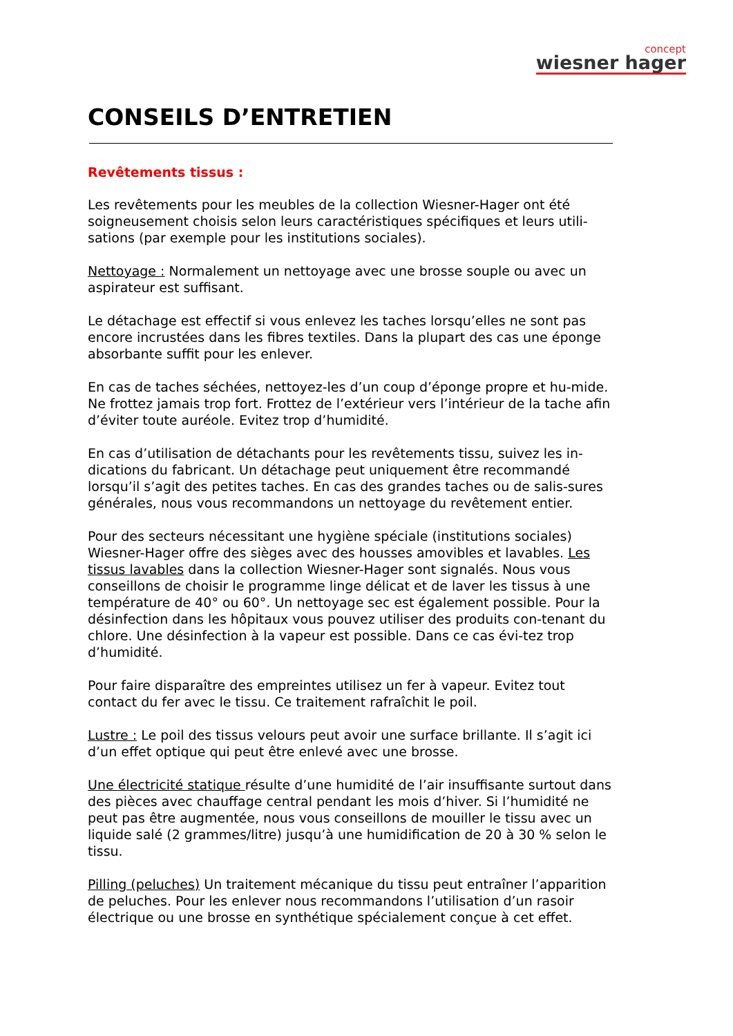concept
wiesner hager
CONSEILS D’ENTRETIEN
Revêtements tissus :
Les revêtements pour les meubles de la collection Wiesner-Hager ont été soigneusement choisis selon leurs caractéristiques spécifiques et leurs utili-sations (par exemple pour les institutions sociales).
Nettoyage : Normalement un nettoyage avec une brosse souple ou avec un aspirateur est suffisant.
Le détachage est effectif si vous enlevez les taches lorsqu’elles ne sont pas encore incrustées dans les fibres textiles. Dans la plupart des cas une éponge absorbante suffit pour les enlever.
En cas de taches séchées, nettoyez-les d’un coup d’éponge propre et hu-mide. Ne frottez jamais trop fort. Frottez de l’extérieur vers l’intérieur de la tache afin d’éviter toute auréole. Evitez trop d’humidité.
En cas d’utilisation de détachants pour les revêtements tissu, suivez les in-dications du fabricant. Un détachage peut uniquement être recommandé lorsqu’il s’agit des petites taches. En cas des grandes taches ou de salis-sures générales, nous vous recommandons un nettoyage du revêtement entier.
Pour des secteurs nécessitant une hygiène spéciale (institutions sociales) Wiesner-Hager offre des sièges avec des housses amovibles et lavables. Les tissus lavables dans la collection Wiesner-Hager sont signalés. Nous vous conseillons de choisir le programme linge délicat et de laver les tissus à une température de 40° ou 60°. Un nettoyage sec est également possible. Pour la désinfection dans les hôpitaux vous pouvez utiliser des produits con-tenant du chlore. Une désinfection à la vapeur est possible. Dans ce cas évi-tez trop d’humidité.
Pour faire disparaître des empreintes utilisez un fer à vapeur. Evitez tout contact du fer avec le tissu. Ce traitement rafraîchit le poil.
Lustre : Le poil des tissus velours peut avoir une surface brillante. Il s’agit ici d’un effet optique qui peut être enlevé avec une brosse.
Une électricité statique résulte d’une humidité de l’air insuffisante surtout dans des pièces avec chauffage central pendant les mois d’hiver. Si l’humidité ne peut pas être augmentée, nous vous conseillons de mouiller le tissu avec un liquide salé (2 grammes/litre) jusqu’à une humidification de 20 à 30 % selon le tissu.
Pilling (peluches) Un traitement mécanique du tissu peut entraîner l’apparition de peluches. Pour les enlever nous recommandons l’utilisation d’un rasoir électrique ou une brosse en synthétique spécialement conçue à cet effet.